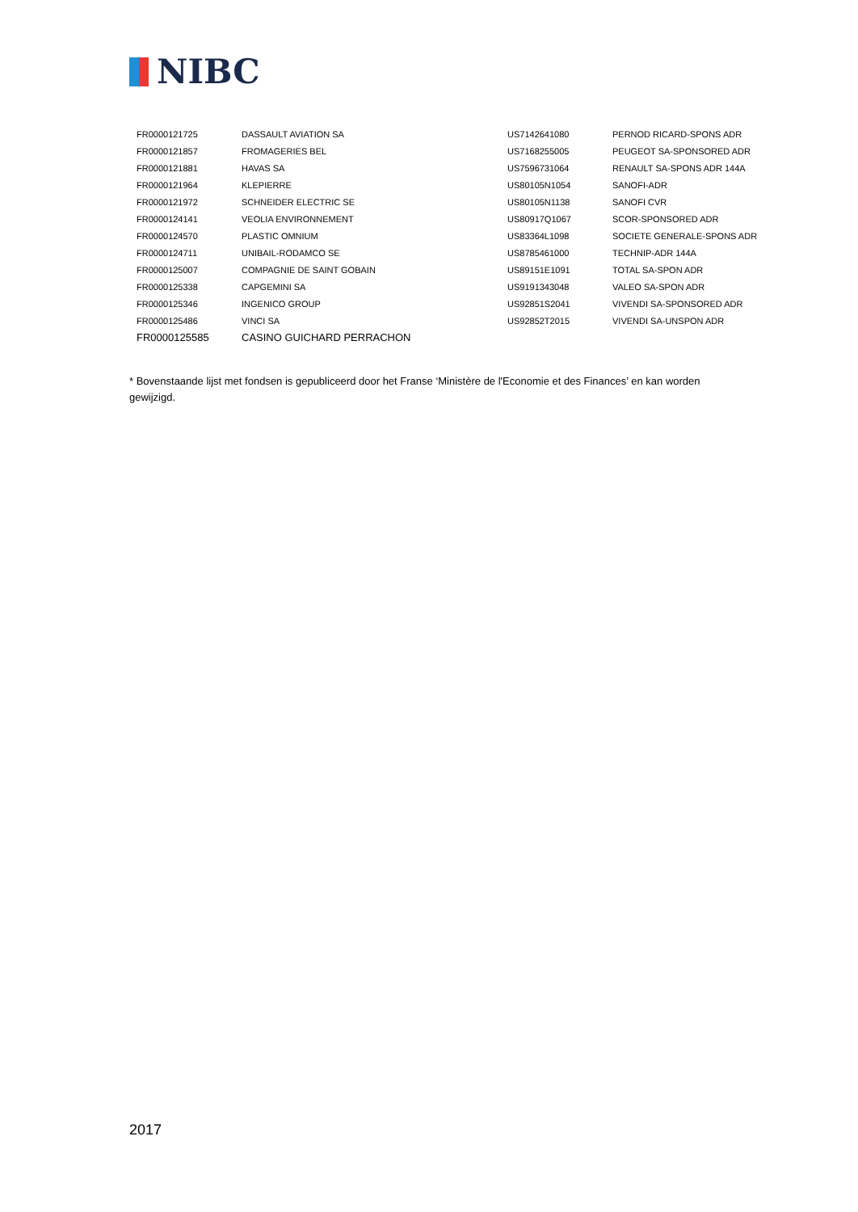NIBC
| FR0000121725 | DASSAULT AVIATION SA | US7142641080 | PERNOD RICARD-SPONS ADR |
| FR0000121857 | FROMAGERIES BEL | US7168255005 | PEUGEOT SA-SPONSORED ADR |
| FR0000121881 | HAVAS SA | US7596731064 | RENAULT SA-SPONS ADR 144A |
| FR0000121964 | KLEPIERRE | US80105N1054 | SANOFI-ADR |
| FR0000121972 | SCHNEIDER ELECTRIC SE | US80105N1138 | SANOFI CVR |
| FR0000124141 | VEOLIA ENVIRONNEMENT | US80917Q1067 | SCOR-SPONSORED ADR |
| FR0000124570 | PLASTIC OMNIUM | US83364L1098 | SOCIETE GENERALE-SPONS ADR |
| FR0000124711 | UNIBAIL-RODAMCO SE | US8785461000 | TECHNIP-ADR 144A |
| FR0000125007 | COMPAGNIE DE SAINT GOBAIN | US89151E1091 | TOTAL SA-SPON ADR |
| FR0000125338 | CAPGEMINI SA | US9191343048 | VALEO SA-SPON ADR |
| FR0000125346 | INGENICO GROUP | US92851S2041 | VIVENDI SA-SPONSORED ADR |
| FR0000125486 | VINCI SA | US92852T2015 | VIVENDI SA-UNSPON ADR |
| FR0000125585 | CASINO GUICHARD PERRACHON | | |
* Bovenstaande lijst met fondsen is gepubliceerd door het Franse ‘Ministère de l'Economie et des Finances’ en kan worden gewijzigd.
2017